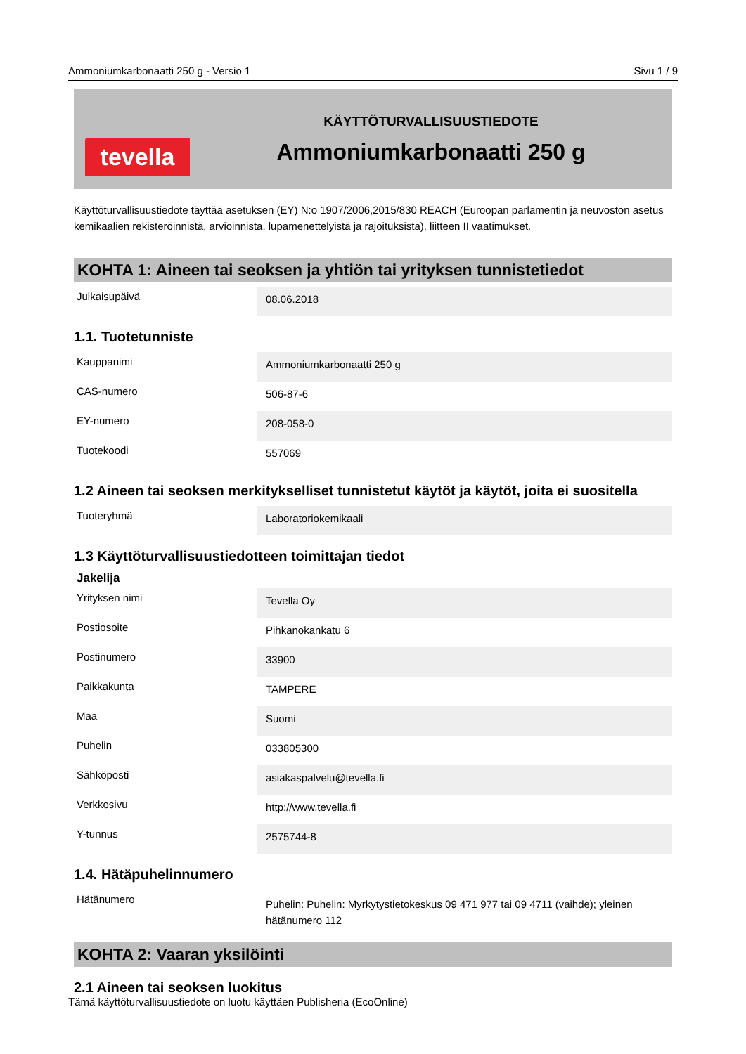Ammoniumkarbonaatti 250 g - Versio 1 Sivu 1 / 9
tevella
KÄYTTÖTURVALLISUUSTIEDOTE
Ammoniumkarbonaatti 250 g
Käyttöturvallisuustiedote täyttää asetuksen (EY) N:o 1907/2006,2015/830 REACH (Euroopan parlamentin ja neuvoston asetus kemikaalien rekisteröinnistä, arvioinnista, lupamenettelyistä ja rajoituksista), liitteen II vaatimukset.
KOHTA 1: Aineen tai seoksen ja yhtiön tai yrityksen tunnistetiedot
| Julkaisupäivä | 08.06.2018 |
1.1. Tuotetunniste
| Kauppanimi | Ammoniumkarbonaatti 250 g |
| CAS-numero | 506-87-6 |
| EY-numero | 208-058-0 |
| Tuotekoodi | 557069 |
1.2 Aineen tai seoksen merkitykselliset tunnistetut käytöt ja käytöt, joita ei suositella
| Tuoteryhmä | Laboratoriokemikaali |
1.3 Käyttöturvallisuustiedotteen toimittajan tiedot
Jakelija
| Yrityksen nimi | Tevella Oy |
| Postiosoite | Pihkanokankatu 6 |
| Postinumero | 33900 |
| Paikkakunta | TAMPERE |
| Maa | Suomi |
| Puhelin | 033805300 |
| Sähköposti | asiakaspalvelu@tevella.fi |
| Verkkosivu | http://www.tevella.fi |
| Y-tunnus | 2575744-8 |
1.4. Hätäpuhelinnumero
| Hätänumero | Puhelin: Puhelin: Myrkytystietokeskus 09 471 977 tai 09 4711 (vaihde); yleinen hätänumero 112 |
KOHTA 2: Vaaran yksilöinti
2.1 Aineen tai seoksen luokitus
Tämä käyttöturvallisuustiedote on luotu käyttäen Publisheria (EcoOnline)